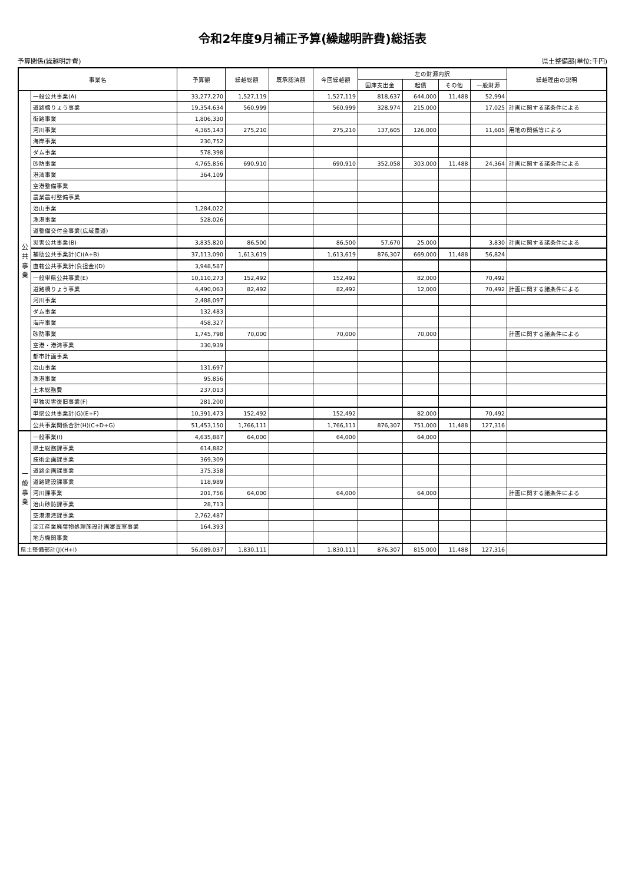令和2年度9月補正予算(繰越明許費)総括表
予算関係(繰越明許費) 県土整備部(単位:千円)
| 事業名 | | 予算額 | 繰越総額 | 既承認済額 | 今回繰越額 | 左の財源内訳 | | | | 繰越理由の説明 |
| --- | --- | --- | --- | --- | --- | --- | --- | --- | --- | --- |
| | | | | | | 国庫支出金 | 起債 | その他 | 一般財源 | |
| 公共事業 | 一般公共事業(A) | 33,277,270 | 1,527,119 | | 1,527,119 | 818,637 | 644,000 | 11,488 | 52,994 | |
| | 道路橋りょう事業 | 19,354,634 | 560,999 | | 560,999 | 328,974 | 215,000 | | 17,025 | 計画に関する諸条件による |
| | 街路事業 | 1,806,330 | | | | | | | | |
| | 河川事業 | 4,365,143 | 275,210 | | 275,210 | 137,605 | 126,000 | | 11,605 | 用地の関係等による |
| | 海岸事業 | 230,752 | | | | | | | | |
| | ダム事業 | 578,398 | | | | | | | | |
| | 砂防事業 | 4,765,856 | 690,910 | | 690,910 | 352,058 | 303,000 | 11,488 | 24,364 | 計画に関する諸条件による |
| | 港湾事業 | 364,109 | | | | | | | | |
| | 空港整備事業 | | | | | | | | | |
| | 農業農村整備事業 | | | | | | | | | |
| | 治山事業 | 1,284,022 | | | | | | | | |
| | 漁港事業 | 528,026 | | | | | | | | |
| | 道整備交付金事業(広域農道) | | | | | | | | | |
| | 災害公共事業(B) | 3,835,820 | 86,500 | | 86,500 | 57,670 | 25,000 | | 3,830 | 計画に関する諸条件による |
| | 補助公共事業計(C)(A+B) | 37,113,090 | 1,613,619 | | 1,613,619 | 876,307 | 669,000 | 11,488 | 56,824 | |
| | 直轄公共事業計(負担金)(D) | 3,948,587 | | | | | | | | |
| | 一般単県公共事業(E) | 10,110,273 | 152,492 | | 152,492 | | 82,000 | | 70,492 | |
| | 道路橋りょう事業 | 4,490,063 | 82,492 | | 82,492 | | 12,000 | | 70,492 | 計画に関する諸条件による |
| | 河川事業 | 2,488,097 | | | | | | | | |
| | ダム事業 | 132,483 | | | | | | | | |
| | 海岸事業 | 458,327 | | | | | | | | |
| | 砂防事業 | 1,745,798 | 70,000 | | 70,000 | | 70,000 | | | 計画に関する諸条件による |
| | 空港・港湾事業 | 330,939 | | | | | | | | |
| | 都市計画事業 | | | | | | | | | |
| | 治山事業 | 131,697 | | | | | | | | |
| | 漁港事業 | 95,856 | | | | | | | | |
| | 土木総務費 | 237,013 | | | | | | | | |
| | 単独災害復旧事業(F) | 281,200 | | | | | | | | |
| | 単県公共事業計(G)(E+F) | 10,391,473 | 152,492 | | 152,492 | | 82,000 | | 70,492 | |
| | 公共事業関係合計(H)(C+D+G) | 51,453,150 | 1,766,111 | | 1,766,111 | 876,307 | 751,000 | 11,488 | 127,316 | |
| 一般事業 | 一般事業(I) | 4,635,887 | 64,000 | | 64,000 | | 64,000 | | | |
| | 県土総務課事業 | 614,882 | | | | | | | | |
| | 技術企画課事業 | 369,309 | | | | | | | | |
| | 道路企画課事業 | 375,358 | | | | | | | | |
| | 道路建設課事業 | 118,989 | | | | | | | | |
| | 河川課事業 | 201,756 | 64,000 | | 64,000 | | 64,000 | | | 計画に関する諸条件による |
| | 治山砂防課事業 | 28,713 | | | | | | | | |
| | 空港港湾課事業 | 2,762,487 | | | | | | | | |
| | 淀江産業廃棄物処理施設計画審査室事業 | 164,393 | | | | | | | | |
| | 地方機関事業 | | | | | | | | | |
| 県土整備部計(J)(H+I) | | 56,089,037 | 1,830,111 | | 1,830,111 | 876,307 | 815,000 | 11,488 | 127,316 | |